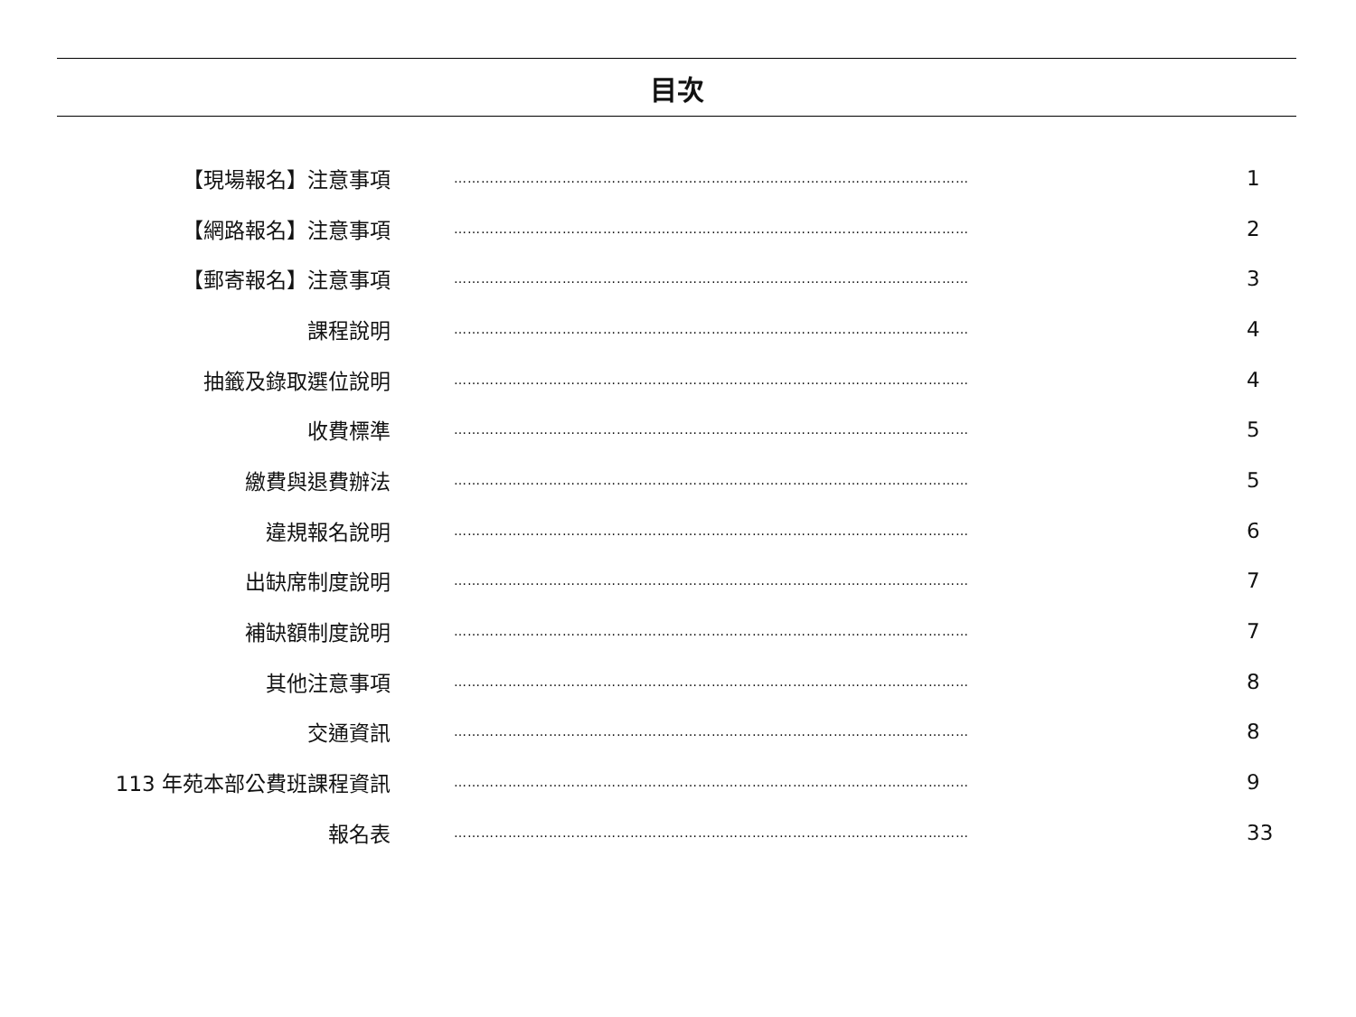目次
| 【現場報名】注意事項 | …………………………………………………………………………………………………… | 1 |
| 【網路報名】注意事項 | …………………………………………………………………………………………………… | 2 |
| 【郵寄報名】注意事項 | …………………………………………………………………………………………………… | 3 |
| 課程說明 | …………………………………………………………………………………………………… | 4 |
| 抽籤及錄取選位說明 | …………………………………………………………………………………………………… | 4 |
| 收費標準 | …………………………………………………………………………………………………… | 5 |
| 繳費與退費辦法 | …………………………………………………………………………………………………… | 5 |
| 違規報名說明 | …………………………………………………………………………………………………… | 6 |
| 出缺席制度說明 | …………………………………………………………………………………………………… | 7 |
| 補缺額制度說明 | …………………………………………………………………………………………………… | 7 |
| 其他注意事項 | …………………………………………………………………………………………………… | 8 |
| 交通資訊 | …………………………………………………………………………………………………… | 8 |
| 113 年苑本部公費班課程資訊 | …………………………………………………………………………………………………… | 9 |
| 報名表 | …………………………………………………………………………………………………… | 33 |